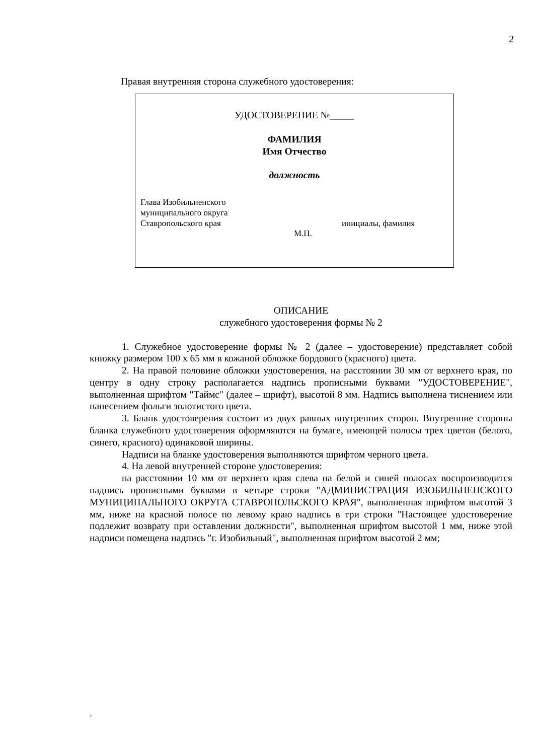2
Правая внутренняя сторона служебного удостоверения:
УДОСТОВЕРЕНИЕ №_____
ФАМИЛИЯ
Имя Отчество
должность
Глава Изобильненского
муниципального округа
Ставропольского края
инициалы, фамилия
М.П.
ОПИСАНИЕ
служебного удостоверения формы № 2
1. Служебное удостоверение формы № 2 (далее – удостоверение) представляет собой книжку размером 100 х 65 мм в кожаной обложке бордового (красного) цвета.
2. На правой половине обложки удостоверения, на расстоянии 30 мм от верхнего края, по центру в одну строку располагается надпись прописными буквами "УДОСТОВЕРЕНИЕ", выполненная шрифтом "Таймс" (далее – шрифт), высотой 8 мм. Надпись выполнена тиснением или нанесением фольги золотистого цвета.
3. Бланк удостоверения состоит из двух равных внутренних сторон. Внутренние стороны бланка служебного удостоверения оформляются на бумаге, имеющей полосы трех цветов (белого, синего, красного) одинаковой ширины.
Надписи на бланке удостоверения выполняются шрифтом черного цвета.
4. На левой внутренней стороне удостоверения:
на расстоянии 10 мм от верхнего края слева на белой и синей полосах воспроизводится надпись прописными буквами в четыре строки "АДМИНИСТРАЦИЯ ИЗОБИЛЬНЕНСКОГО МУНИЦИПАЛЬНОГО ОКРУГА СТАВРОПОЛЬСКОГО КРАЯ", выполненная шрифтом высотой 3 мм, ниже на красной полосе по левому краю надпись в три строки "Настоящее удостоверение подлежит возврату при оставлении должности", выполненная шрифтом высотой 1 мм, ниже этой надписи помещена надпись "г. Изобильный", выполненная шрифтом высотой 2 мм;
2